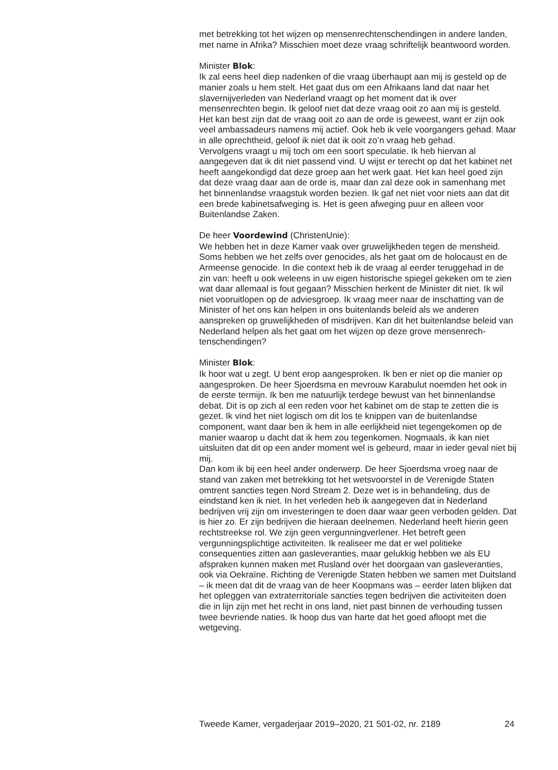met betrekking tot het wijzen op mensenrechtenschendingen in andere landen, met name in Afrika? Misschien moet deze vraag schriftelijk beantwoord worden.
Minister Blok:
Ik zal eens heel diep nadenken of die vraag überhaupt aan mij is gesteld op de manier zoals u hem stelt. Het gaat dus om een Afrikaans land dat naar het slavernijverleden van Nederland vraagt op het moment dat ik over mensenrechten begin. Ik geloof niet dat deze vraag ooit zo aan mij is gesteld. Het kan best zijn dat de vraag ooit zo aan de orde is geweest, want er zijn ook veel ambassadeurs namens mij actief. Ook heb ik vele voorgangers gehad. Maar in alle oprechtheid, geloof ik niet dat ik ooit zo’n vraag heb gehad.
Vervolgens vraagt u mij toch om een soort speculatie. Ik heb hiervan al aangegeven dat ik dit niet passend vind. U wijst er terecht op dat het kabinet net heeft aangekondigd dat deze groep aan het werk gaat. Het kan heel goed zijn dat deze vraag daar aan de orde is, maar dan zal deze ook in samenhang met het binnenlandse vraagstuk worden bezien. Ik gaf net niet voor niets aan dat dit een brede kabinetsafweging is. Het is geen afweging puur en alleen voor Buitenlandse Zaken.
De heer Voordewind (ChristenUnie):
We hebben het in deze Kamer vaak over gruwelijkheden tegen de mensheid. Soms hebben we het zelfs over genocides, als het gaat om de holocaust en de Armeense genocide. In die context heb ik de vraag al eerder teruggehad in de zin van: heeft u ook weleens in uw eigen historische spiegel gekeken om te zien wat daar allemaal is fout gegaan? Misschien herkent de Minister dit niet. Ik wil niet vooruitlopen op de adviesgroep. Ik vraag meer naar de inschatting van de Minister of het ons kan helpen in ons buitenlands beleid als we anderen aanspreken op gruwelijkheden of misdrijven. Kan dit het buitenlandse beleid van Nederland helpen als het gaat om het wijzen op deze grove mensenrech­tenschendingen?
Minister Blok:
Ik hoor wat u zegt. U bent erop aangesproken. Ik ben er niet op die manier op aangesproken. De heer Sjoerdsma en mevrouw Karabulut noemden het ook in de eerste termijn. Ik ben me natuurlijk terdege bewust van het binnenlandse debat. Dit is op zich al een reden voor het kabinet om de stap te zetten die is gezet. Ik vind het niet logisch om dit los te knippen van de buitenlandse component, want daar ben ik hem in alle eerlijkheid niet tegengekomen op de manier waarop u dacht dat ik hem zou tegenkomen. Nogmaals, ik kan niet uitsluiten dat dit op een ander moment wel is gebeurd, maar in ieder geval niet bij mij.
Dan kom ik bij een heel ander onderwerp. De heer Sjoerdsma vroeg naar de stand van zaken met betrekking tot het wetsvoorstel in de Verenigde Staten omtrent sancties tegen Nord Stream 2. Deze wet is in behandeling, dus de eindstand ken ik niet. In het verleden heb ik aangegeven dat in Nederland bedrijven vrij zijn om investeringen te doen daar waar geen verboden gelden. Dat is hier zo. Er zijn bedrijven die hieraan deelnemen. Nederland heeft hierin geen rechtstreekse rol. We zijn geen vergunning­verlener. Het betreft geen vergunningsplichtige activiteiten. Ik realiseer me dat er wel politieke consequenties zitten aan gasleveranties, maar gelukkig hebben we als EU afspraken kunnen maken met Rusland over het doorgaan van gasleveranties, ook via Oekraïne. Richting de Verenigde Staten hebben we samen met Duitsland – ik meen dat dit de vraag van de heer Koopmans was – eerder laten blijken dat het opleggen van extraterri­toriale sancties tegen bedrijven die activiteiten doen die in lijn zijn met het recht in ons land, niet past binnen de verhouding tussen twee bevriende naties. Ik hoop dus van harte dat het goed afloopt met die wetgeving.
Tweede Kamer, vergaderjaar 2019–2020, 21 501-02, nr. 2189 24